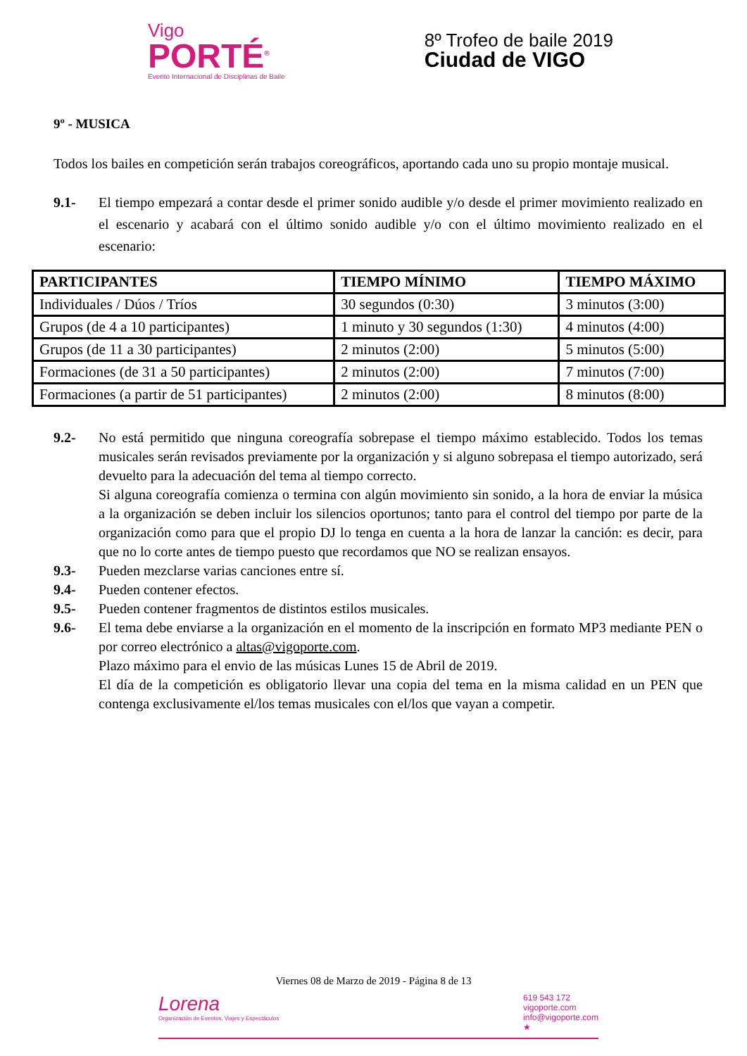Vigo
PORTÉ<sup>®</sup>
Evento Internacional de Disciplinas de Baile
8º Trofeo de baile 2019
Ciudad de VIGO
9º - MUSICA
Todos los bailes en competición serán trabajos coreográficos, aportando cada uno su propio montaje musical.
9.1- El tiempo empezará a contar desde el primer sonido audible y/o desde el primer movimiento realizado en el escenario y acabará con el último sonido audible y/o con el último movimiento realizado en el escenario:
| PARTICIPANTES | TIEMPO MÍNIMO | TIEMPO MÁXIMO |
| --- | --- | --- |
| Individuales / Dúos / Tríos | 30 segundos (0:30) | 3 minutos (3:00) |
| Grupos (de 4 a 10 participantes) | 1 minuto y 30 segundos (1:30) | 4 minutos (4:00) |
| Grupos (de 11 a 30 participantes) | 2 minutos (2:00) | 5 minutos (5:00) |
| Formaciones (de 31 a 50 participantes) | 2 minutos (2:00) | 7 minutos (7:00) |
| Formaciones (a partir de 51 participantes) | 2 minutos (2:00) | 8 minutos (8:00) |
9.2- No está permitido que ninguna coreografía sobrepase el tiempo máximo establecido. Todos los temas musicales serán revisados previamente por la organización y si alguno sobrepasa el tiempo autorizado, será devuelto para la adecuación del tema al tiempo correcto.
Si alguna coreografía comienza o termina con algún movimiento sin sonido, a la hora de enviar la música a la organización se deben incluir los silencios oportunos; tanto para el control del tiempo por parte de la organización como para que el propio DJ lo tenga en cuenta a la hora de lanzar la canción: es decir, para que no lo corte antes de tiempo puesto que recordamos que NO se realizan ensayos.
9.3- Pueden mezclarse varias canciones entre sí.
9.4- Pueden contener efectos.
9.5- Pueden contener fragmentos de distintos estilos musicales.
9.6- El tema debe enviarse a la organización en el momento de la inscripción en formato MP3 mediante PEN o por correo electrónico a altas@vigoporte.com.
Plazo máximo para el envio de las músicas Lunes 15 de Abril de 2019.
El día de la competición es obligatorio llevar una copia del tema en la misma calidad en un PEN que contenga exclusivamente el/los temas musicales con el/los que vayan a competir.
Viernes 08 de Marzo de 2019 - Página 8 de 13
Lorena
Organización de Eventos, Viajes y Espectáculos
619 543 172
vigoporte.com
info@vigoporte.com
★